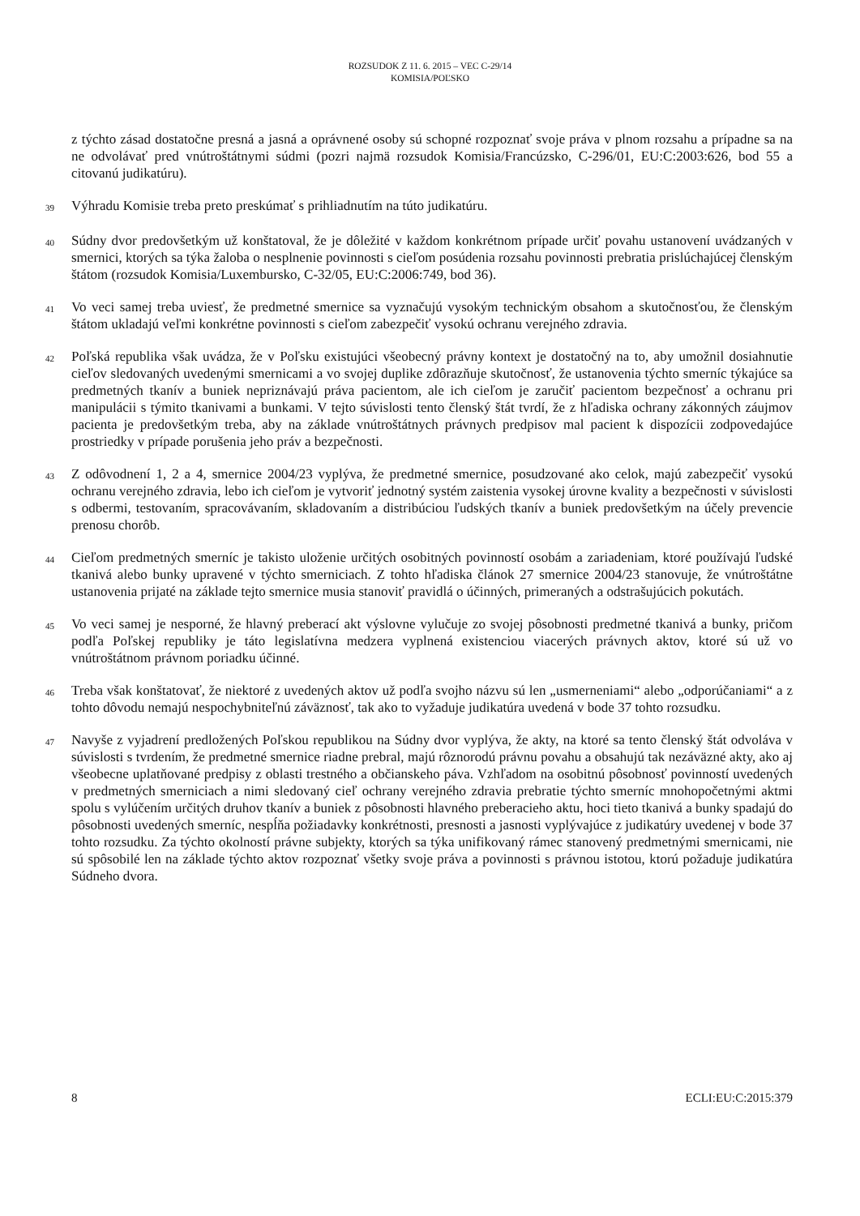ROZSUDOK Z 11. 6. 2015 – VEC C-29/14
KOMISIA/POĽSKO
z týchto zásad dostatočne presná a jasná a oprávnené osoby sú schopné rozpoznať svoje práva v plnom rozsahu a prípadne sa na ne odvolávať pred vnútroštátnymi súdmi (pozri najmä rozsudok Komisia/Francúzsko, C-296/01, EU:C:2003:626, bod 55 a citovanú judikatúru).
39
Výhradu Komisie treba preto preskúmať s prihliadnutím na túto judikatúru.
40
Súdny dvor predovšetkým už konštatoval, že je dôležité v každom konkrétnom prípade určiť povahu ustanovení uvádzaných v smernici, ktorých sa týka žaloba o nesplnenie povinnosti s cieľom posúdenia rozsahu povinnosti prebratia prislúchajúcej členským štátom (rozsudok Komisia/Luxembursko, C-32/05, EU:C:2006:749, bod 36).
41
Vo veci samej treba uviesť, že predmetné smernice sa vyznačujú vysokým technickým obsahom a skutočnosťou, že členským štátom ukladajú veľmi konkrétne povinnosti s cieľom zabezpečiť vysokú ochranu verejného zdravia.
42
Poľská republika však uvádza, že v Poľsku existujúci všeobecný právny kontext je dostatočný na to, aby umožnil dosiahnutie cieľov sledovaných uvedenými smernicami a vo svojej duplike zdôrazňuje skutočnosť, že ustanovenia týchto smerníc týkajúce sa predmetných tkanív a buniek nepriznávajú práva pacientom, ale ich cieľom je zaručiť pacientom bezpečnosť a ochranu pri manipulácii s týmito tkanivami a bunkami. V tejto súvislosti tento členský štát tvrdí, že z hľadiska ochrany zákonných záujmov pacienta je predovšetkým treba, aby na základe vnútroštátnych právnych predpisov mal pacient k dispozícii zodpovedajúce prostriedky v prípade porušenia jeho práv a bezpečnosti.
43
Z odôvodnení 1, 2 a 4, smernice 2004/23 vyplýva, že predmetné smernice, posudzované ako celok, majú zabezpečiť vysokú ochranu verejného zdravia, lebo ich cieľom je vytvoriť jednotný systém zaistenia vysokej úrovne kvality a bezpečnosti v súvislosti s odbermi, testovaním, spracovávaním, skladovaním a distribúciou ľudských tkanív a buniek predovšetkým na účely prevencie prenosu chorôb.
44
Cieľom predmetných smerníc je takisto uloženie určitých osobitných povinností osobám a zariadeniam, ktoré používajú ľudské tkanivá alebo bunky upravené v týchto smerniciach. Z tohto hľadiska článok 27 smernice 2004/23 stanovuje, že vnútroštátne ustanovenia prijaté na základe tejto smernice musia stanoviť pravidlá o účinných, primeraných a odstrašujúcich pokutách.
45
Vo veci samej je nesporné, že hlavný preberací akt výslovne vylučuje zo svojej pôsobnosti predmetné tkanivá a bunky, pričom podľa Poľskej republiky je táto legislatívna medzera vyplnená existenciou viacerých právnych aktov, ktoré sú už vo vnútroštátnom právnom poriadku účinné.
46
Treba však konštatovať, že niektoré z uvedených aktov už podľa svojho názvu sú len „usmerneniami“ alebo „odporúčaniami“ a z tohto dôvodu nemajú nespochybniteľnú záväznosť, tak ako to vyžaduje judikatúra uvedená v bode 37 tohto rozsudku.
47
Navyše z vyjadrení predložených Poľskou republikou na Súdny dvor vyplýva, že akty, na ktoré sa tento členský štát odvoláva v súvislosti s tvrdením, že predmetné smernice riadne prebral, majú rôznorodú právnu povahu a obsahujú tak nezáväzné akty, ako aj všeobecne uplatňované predpisy z oblasti trestného a občianskeho páva. Vzhľadom na osobitnú pôsobnosť povinností uvedených v predmetných smerniciach a nimi sledovaný cieľ ochrany verejného zdravia prebratie týchto smerníc mnohopočetnými aktmi spolu s vylúčením určitých druhov tkanív a buniek z pôsobnosti hlavného preberacieho aktu, hoci tieto tkanivá a bunky spadajú do pôsobnosti uvedených smerníc, nespĺňa požiadavky konkrétnosti, presnosti a jasnosti vyplývajúce z judikatúry uvedenej v bode 37 tohto rozsudku. Za týchto okolností právne subjekty, ktorých sa týka unifikovaný rámec stanovený predmetnými smernicami, nie sú spôsobilé len na základe týchto aktov rozpoznať všetky svoje práva a povinnosti s právnou istotou, ktorú požaduje judikatúra Súdneho dvora.
8 ECLI:EU:C:2015:379